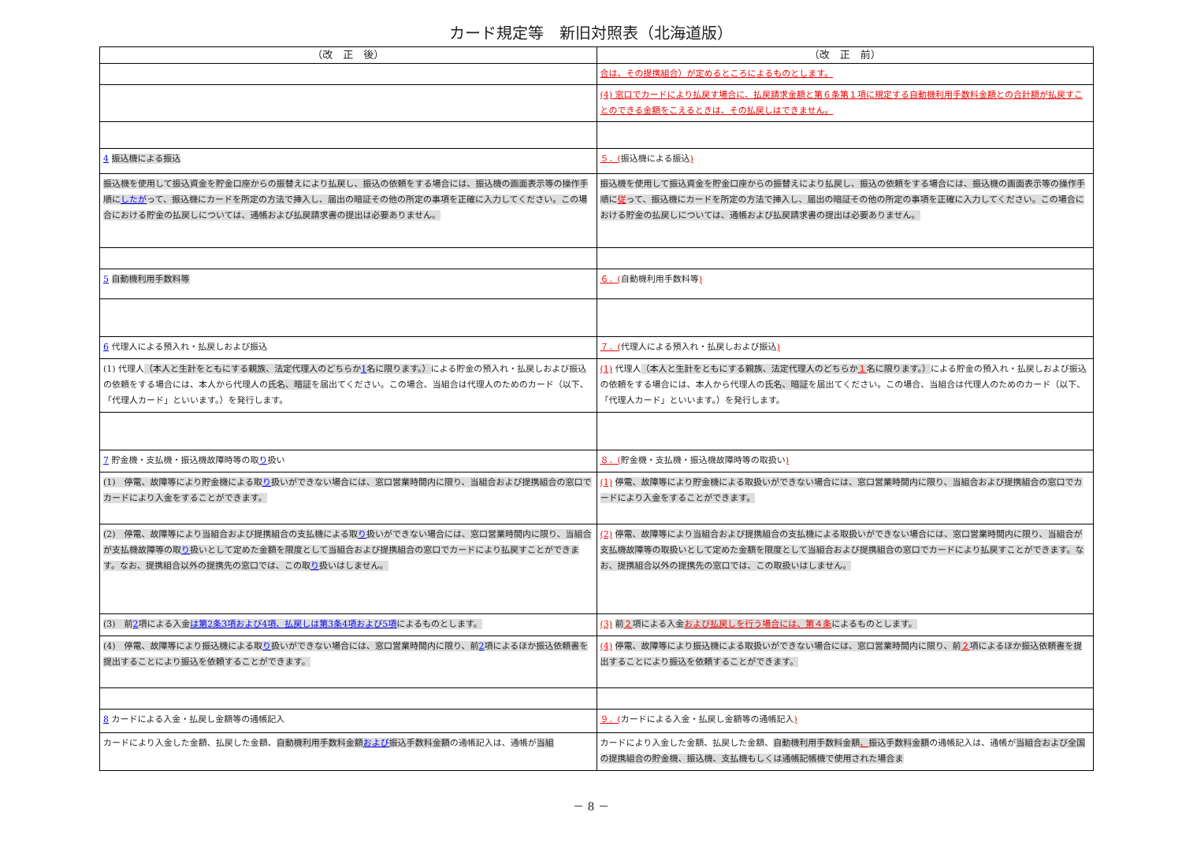カード規定等　新旧対照表（北海道版）
| （改 正 後） | （改 正 前） |
| --- | --- |
| | 合は、その提携組合）が定めるところによるものとします。 |
| | (4) 窓口でカードにより払戻す場合に、払戻請求金額と第６条第１項に規定する自動機利用手数料金額との合計額が払戻すことのできる金額をこえるときは、その払戻しはできません。 |
| 4 振込機による振込 | ５．( 振込機による振込 ) |
| 振込機を使用して振込資金を貯金口座からの振替えにより払戻し、振込の依頼をする場合には、振込機の画面表示等の操作手順に したが って、振込機にカードを所定の方法で挿入し、届出の暗証その他の所定の事項を正確に入力してください。この場合における貯金の払戻しについては、通帳および払戻請求書の提出は必要ありません。 | 振込機を使用して振込資金を貯金口座からの振替えにより払戻し、振込の依頼をする場合には、振込機の画面表示等の操作手順に 従 って、振込機にカードを所定の方法で挿入し、届出の暗証その他の所定の事項を正確に入力してください。この場合における貯金の払戻しについては、通帳および払戻請求書の提出は必要ありません。 |
| 5 自動機利用手数料等 | ６．( 自動機利用手数料等 ) |
| 6 代理人による預入れ・払戻しおよび振込 | ７．( 代理人による預入れ・払戻しおよび振込 ) |
| (1) 代理人 （本人と生計をともにする親族、法定代理人のどちらか 1 名に限ります。） による貯金の預入れ・払戻しおよび振込の依頼をする場合には、本人から代理人の 氏名、暗証 を届出てください。この場合、当組合は代理人のためのカード（以下、「代理人カード」といいます。）を発行します。 | (1) 代理人 （本人と生計をともにする親族、法定代理人のどちらか １ 名に限ります。） による貯金の預入れ・払戻しおよび振込の依頼をする場合には、本人から代理人の 氏名、暗証 を届出てください。この場合、当組合は代理人のためのカード（以下、「代理人カード」といいます。）を発行します。 |
| 7 貯金機・支払機・振込機故障時等の取 り 扱い | ８．( 貯金機・支払機・振込機故障時等の取扱い ) |
| (1) 停電、故障等により貯金機による取 り 扱いができない場合には、窓口営業時間内に限り、当組合および提携組合の窓口でカードにより入金をすることができます。 | (1) 停電、故障等により貯金機による取扱いができない場合には、窓口営業時間内に限り、当組合および提携組合の窓口でカードにより入金をすることができます。 |
| (2) 停電、故障等により当組合および提携組合の支払機による取 り 扱いができない場合には、窓口営業時間内に限り、当組合が支払機故障等の取 り 扱いとして定めた金額を限度として当組合および提携組合の窓口でカードにより払戻すことができます。なお、提携組合以外の提携先の窓口では、この取 り 扱いはしません。 | (2) 停電、故障等により当組合および提携組合の支払機による取扱いができない場合には、窓口営業時間内に限り、当組合が支払機故障等の取扱いとして定めた金額を限度として当組合および提携組合の窓口でカードにより払戻すことができます。なお、提携組合以外の提携先の窓口では、この取扱いはしません。 |
| (3) 前 2 項による入金 は第2条3項および4項、払戻しは第3条4項および5項 によるものとします。 | (3) 前 ２ 項による入金 および払戻しを行う場合には、第４条 によるものとします。 |
| (4) 停電、故障等により振込機による取 り 扱いができない場合には、窓口営業時間内に限り、前 2 項によるほか振込依頼書を提出することにより振込を依頼することができます。 | (4) 停電、故障等により振込機による取扱いができない場合には、窓口営業時間内に限り、前 ２ 項によるほか振込依頼書を提出することにより振込を依頼することができます。 |
| 8 カードによる入金・払戻し金額等の通帳記入 | ９．( カードによる入金・払戻し金額等の通帳記入 ) |
| カードにより入金した金額、払戻した金額、 自動機利用手数料金額 および 振込手数料金額 の通帳記入は、通帳が 当組 | カードにより入金した金額、払戻した金額、 自動機利用手数料金額 、 振込手数料金額 の通帳記入は、通帳が 当組合および全国の提携組合の貯金機、振込機、支払機もしくは通帳記帳機で使用された場合ま |
－ 8 －